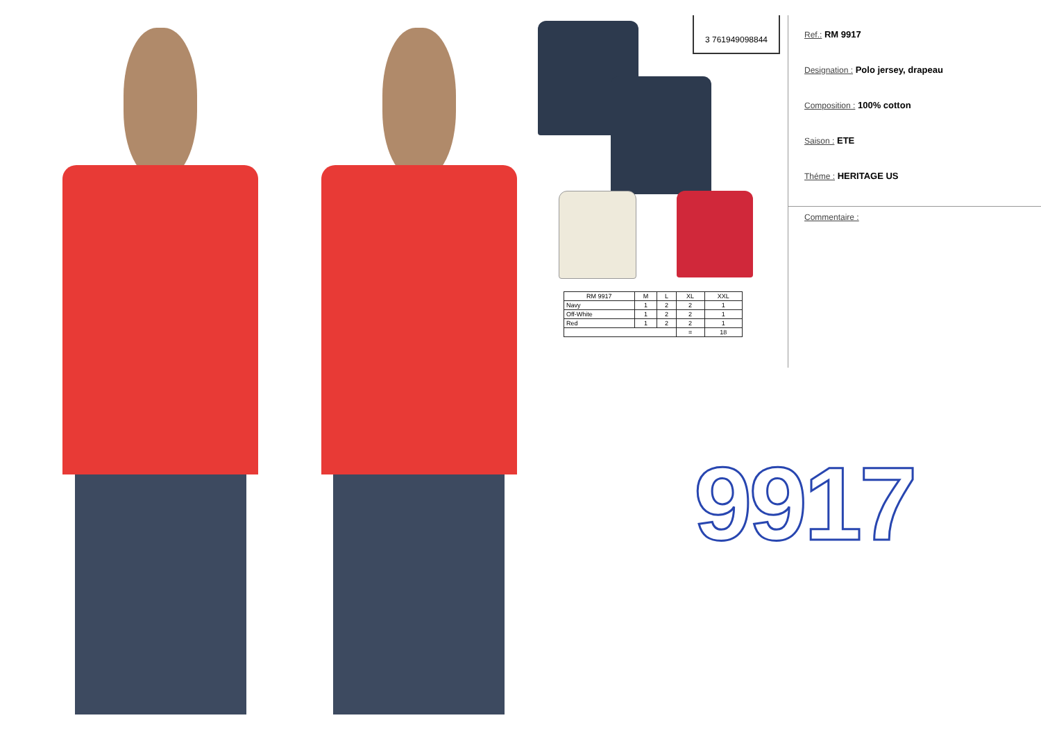3 761949098844
| RM 9917 | M | L | XL | XXL |
| --- | --- | --- | --- | --- |
| Navy | 1 | 2 | 2 | 1 |
| Off-White | 1 | 2 | 2 | 1 |
| Red | 1 | 2 | 2 | 1 |
| | | | = | 18 |
Ref.: RM 9917
Designation : Polo jersey, drapeau
Composition : 100% cotton
Saison : ETE
Théme : HERITAGE US
Commentaire :
9917